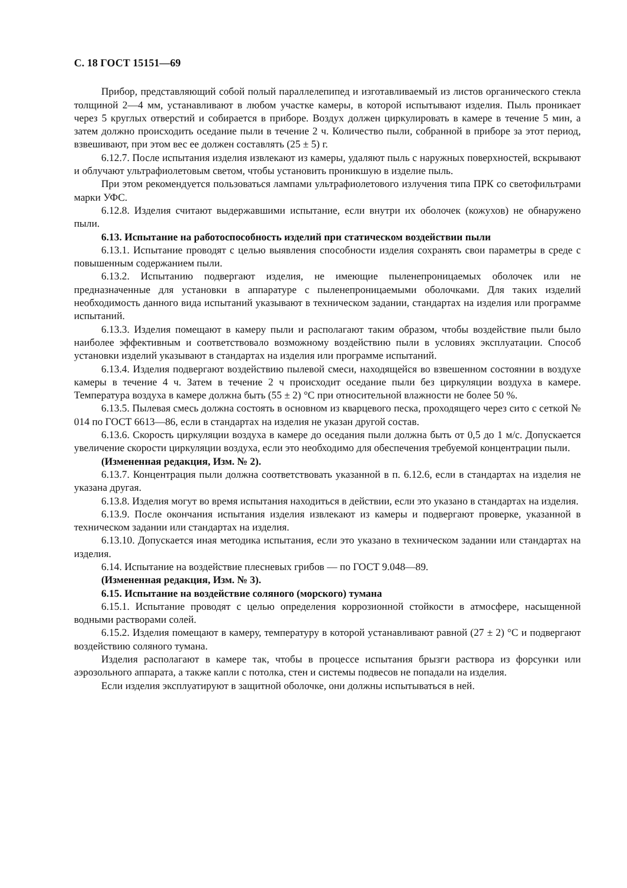С. 18 ГОСТ 15151—69
Прибор, представляющий собой полый параллелепипед и изготавливаемый из листов органического стекла толщиной 2—4 мм, устанавливают в любом участке камеры, в которой испытывают изделия. Пыль проникает через 5 круглых отверстий и собирается в приборе. Воздух должен циркулировать в камере в течение 5 мин, а затем должно происходить оседание пыли в течение 2 ч. Количество пыли, собранной в приборе за этот период, взвешивают, при этом вес ее должен составлять (25 ± 5) г.
6.12.7. После испытания изделия извлекают из камеры, удаляют пыль с наружных поверхностей, вскрывают и облучают ультрафиолетовым светом, чтобы установить проникшую в изделие пыль.
При этом рекомендуется пользоваться лампами ультрафиолетового излучения типа ПРК со светофильтрами марки УФС.
6.12.8. Изделия считают выдержавшими испытание, если внутри их оболочек (кожухов) не обнаружено пыли.
6.13. Испытание на работоспособность изделий при статическом воздействии пыли
6.13.1. Испытание проводят с целью выявления способности изделия сохранять свои параметры в среде с повышенным содержанием пыли.
6.13.2. Испытанию подвергают изделия, не имеющие пыленепроницаемых оболочек или не предназначенные для установки в аппаратуре с пыленепроницаемыми оболочками. Для таких изделий необходимость данного вида испытаний указывают в техническом задании, стандартах на изделия или программе испытаний.
6.13.3. Изделия помещают в камеру пыли и располагают таким образом, чтобы воздействие пыли было наиболее эффективным и соответствовало возможному воздействию пыли в условиях эксплуатации. Способ установки изделий указывают в стандартах на изделия или программе испытаний.
6.13.4. Изделия подвергают воздействию пылевой смеси, находящейся во взвешенном состоянии в воздухе камеры в течение 4 ч. Затем в течение 2 ч происходит оседание пыли без циркуляции воздуха в камере. Температура воздуха в камере должна быть (55 ± 2) °С при относительной влажности не более 50 %.
6.13.5. Пылевая смесь должна состоять в основном из кварцевого песка, проходящего через сито с сеткой № 014 по ГОСТ 6613—86, если в стандартах на изделия не указан другой состав.
6.13.6. Скорость циркуляции воздуха в камере до оседания пыли должна быть от 0,5 до 1 м/с. Допускается увеличение скорости циркуляции воздуха, если это необходимо для обеспечения требуемой концентрации пыли.
(Измененная редакция, Изм. № 2).
6.13.7. Концентрация пыли должна соответствовать указанной в п. 6.12.6, если в стандартах на изделия не указана другая.
6.13.8. Изделия могут во время испытания находиться в действии, если это указано в стандартах на изделия.
6.13.9. После окончания испытания изделия извлекают из камеры и подвергают проверке, указанной в техническом задании или стандартах на изделия.
6.13.10. Допускается иная методика испытания, если это указано в техническом задании или стандартах на изделия.
6.14. Испытание на воздействие плесневых грибов — по ГОСТ 9.048—89.
(Измененная редакция, Изм. № 3).
6.15. Испытание на воздействие соляного (морского) тумана
6.15.1. Испытание проводят с целью определения коррозионной стойкости в атмосфере, насыщенной водными растворами солей.
6.15.2. Изделия помещают в камеру, температуру в которой устанавливают равной (27 ± 2) °С и подвергают воздействию соляного тумана.
Изделия располагают в камере так, чтобы в процессе испытания брызги раствора из форсунки или аэрозольного аппарата, а также капли с потолка, стен и системы подвесов не попадали на изделия.
Если изделия эксплуатируют в защитной оболочке, они должны испытываться в ней.